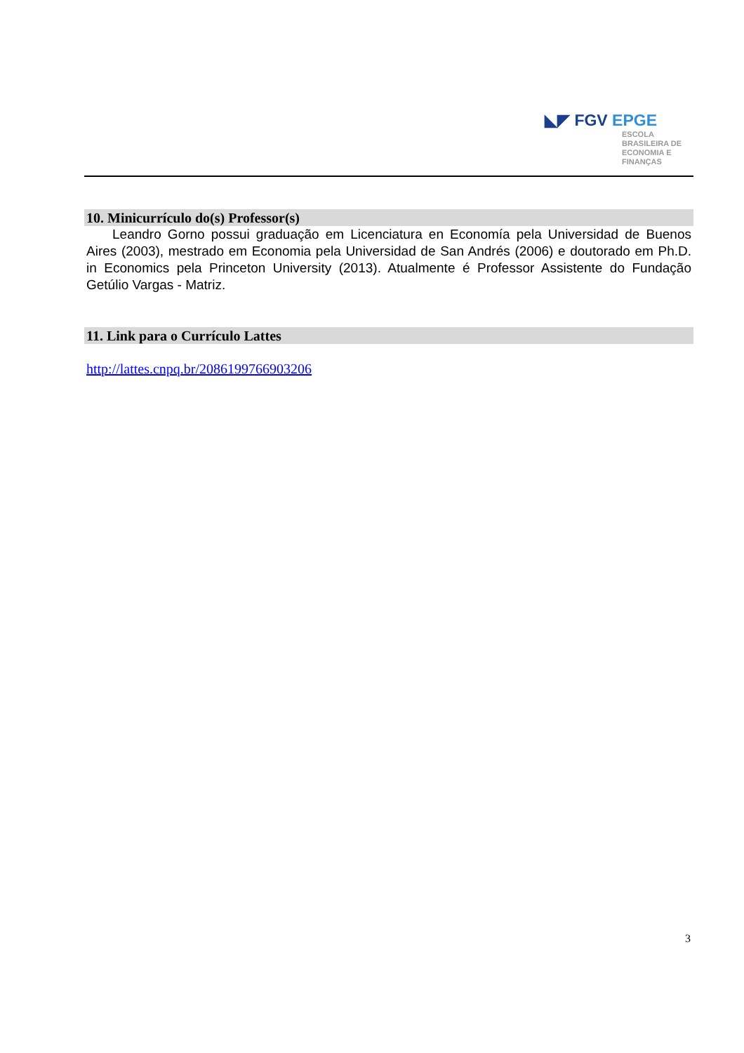◣◤ FGV EPGE
ESCOLA
BRASILEIRA DE
ECONOMIA E
FINANÇAS
10. Minicurrículo do(s) Professor(s)
Leandro Gorno possui graduação em Licenciatura en Economía pela Universidad de Buenos Aires (2003), mestrado em Economia pela Universidad de San Andrés (2006) e doutorado em Ph.D. in Economics pela Princeton University (2013). Atualmente é Professor Assistente do Fundação Getúlio Vargas - Matriz.
11. Link para o Currículo Lattes
http://lattes.cnpq.br/2086199766903206
3